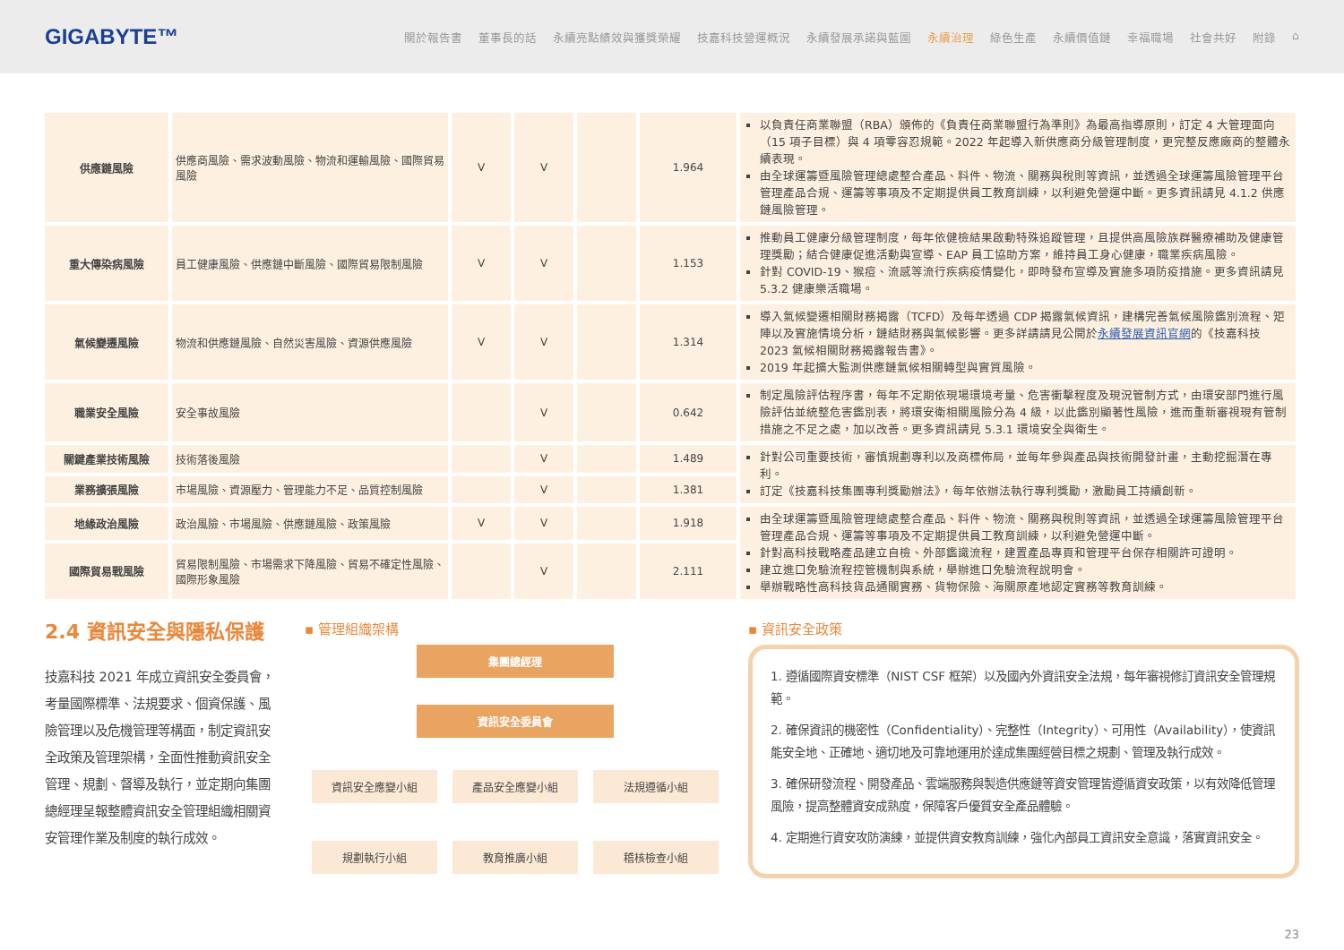GIGABYTE™
關於報告書 董事長的話 永續亮點績效與獲獎榮耀 技嘉科技營運概況 永續發展承諾與藍圖 永續治理 綠色生產 永續價值鏈 幸福職場 社會共好 附錄 ⌂
| 供應鏈風險 | 供應商風險、需求波動風險、物流和運輸風險、國際貿易風險 | V | V | | 1.964 | 以負責任商業聯盟（RBA）頒佈的《負責任商業聯盟行為準則》為最高指導原則，訂定 4 大管理面向（15 項子目標）與 4 項零容忍規範。2022 年起導入新供應商分級管理制度，更完整反應廠商的整體永續表現。 由全球運籌暨風險管理總處整合產品、料件、物流、關務與稅則等資訊，並透過全球運籌風險管理平台管理產品合規、運籌等事項及不定期提供員工教育訓練，以利避免營運中斷。更多資訊請見 4.1.2 供應鏈風險管理。 |
| 重大傳染病風險 | 員工健康風險、供應鏈中斷風險、國際貿易限制風險 | V | V | | 1.153 | 推動員工健康分級管理制度，每年依健檢結果啟動特殊追蹤管理，且提供高風險族群醫療補助及健康管理獎勵；結合健康促進活動與宣導、EAP 員工協助方案，維持員工身心健康，職業疾病風險。 針對 COVID-19、猴痘、流感等流行疾病疫情變化，即時發布宣導及實施多項防疫措施。更多資訊請見 5.3.2 健康樂活職場。 |
| 氣候變遷風險 | 物流和供應鏈風險、自然災害風險、資源供應風險 | V | V | | 1.314 | 導入氣候變遷相關財務揭露（TCFD）及每年透過 CDP 揭露氣候資訊，建構完善氣候風險鑑別流程、矩陣以及實施情境分析，鏈結財務與氣候影響。更多詳請請見公開於 永續發展資訊官網 的《技嘉科技 2023 氣候相關財務揭露報告書》。 2019 年起擴大監測供應鏈氣候相關轉型與實質風險。 |
| 職業安全風險 | 安全事故風險 | | V | | 0.642 | 制定風險評估程序書，每年不定期依現場環境考量、危害衝擊程度及現況管制方式，由環安部門進行風險評估並統整危害鑑別表，將環安衛相關風險分為 4 級，以此鑑別顯著性風險，進而重新審視現有管制措施之不足之處，加以改善。更多資訊請見 5.3.1 環境安全與衛生。 |
| 關鍵產業技術風險 | 技術落後風險 | | V | | 1.489 | 針對公司重要技術，審慎規劃專利以及商標佈局，並每年參與產品與技術開發計畫，主動挖掘潛在專利。 訂定《技嘉科技集團專利獎勵辦法》，每年依辦法執行專利獎勵，激勵員工持續創新。 |
| 業務擴張風險 | 市場風險、資源壓力、管理能力不足、品質控制風險 | | V | | 1.381 | |
| 地緣政治風險 | 政治風險、市場風險、供應鏈風險、政策風險 | V | V | | 1.918 | 由全球運籌暨風險管理總處整合產品、料件、物流、關務與稅則等資訊，並透過全球運籌風險管理平台管理產品合規、運籌等事項及不定期提供員工教育訓練，以利避免營運中斷。 針對高科技戰略產品建立自檢、外部鑑識流程，建置產品專頁和管理平台保存相關許可證明。 建立進口免驗流程控管機制與系統，舉辦進口免驗流程說明會。 舉辦戰略性高科技貨品通關實務、貨物保險、海關原產地認定實務等教育訓練。 |
| 國際貿易戰風險 | 貿易限制風險、市場需求下降風險、貿易不確定性風險、國際形象風險 | | V | | 2.111 | |
2.4 資訊安全與隱私保護
技嘉科技 2021 年成立資訊安全委員會，考量國際標準、法規要求、個資保護、風險管理以及危機管理等構面，制定資訊安全政策及管理架構，全面性推動資訊安全管理、規劃、督導及執行，並定期向集團總經理呈報整體資訊安全管理組織相關資安管理作業及制度的執行成效。
▪ 管理組織架構
集團總經理
資訊安全委員會
資訊安全應變小組 產品安全應變小組 法規遵循小組
規劃執行小組 教育推廣小組 稽核檢查小組
▪ 資訊安全政策
1. 遵循國際資安標準（NIST CSF 框架）以及國內外資訊安全法規，每年審視修訂資訊安全管理規範。
2. 確保資訊的機密性（Confidentiality）、完整性（Integrity）、可用性（Availability），使資訊能安全地、正確地、適切地及可靠地運用於達成集團經營目標之規劃、管理及執行成效。
3. 確保研發流程、開發產品、雲端服務與製造供應鏈等資安管理皆遵循資安政策，以有效降低管理風險，提高整體資安成熟度，保障客戶優質安全產品體驗。
4. 定期進行資安攻防演練，並提供資安教育訓練，強化內部員工資訊安全意識，落實資訊安全。
23